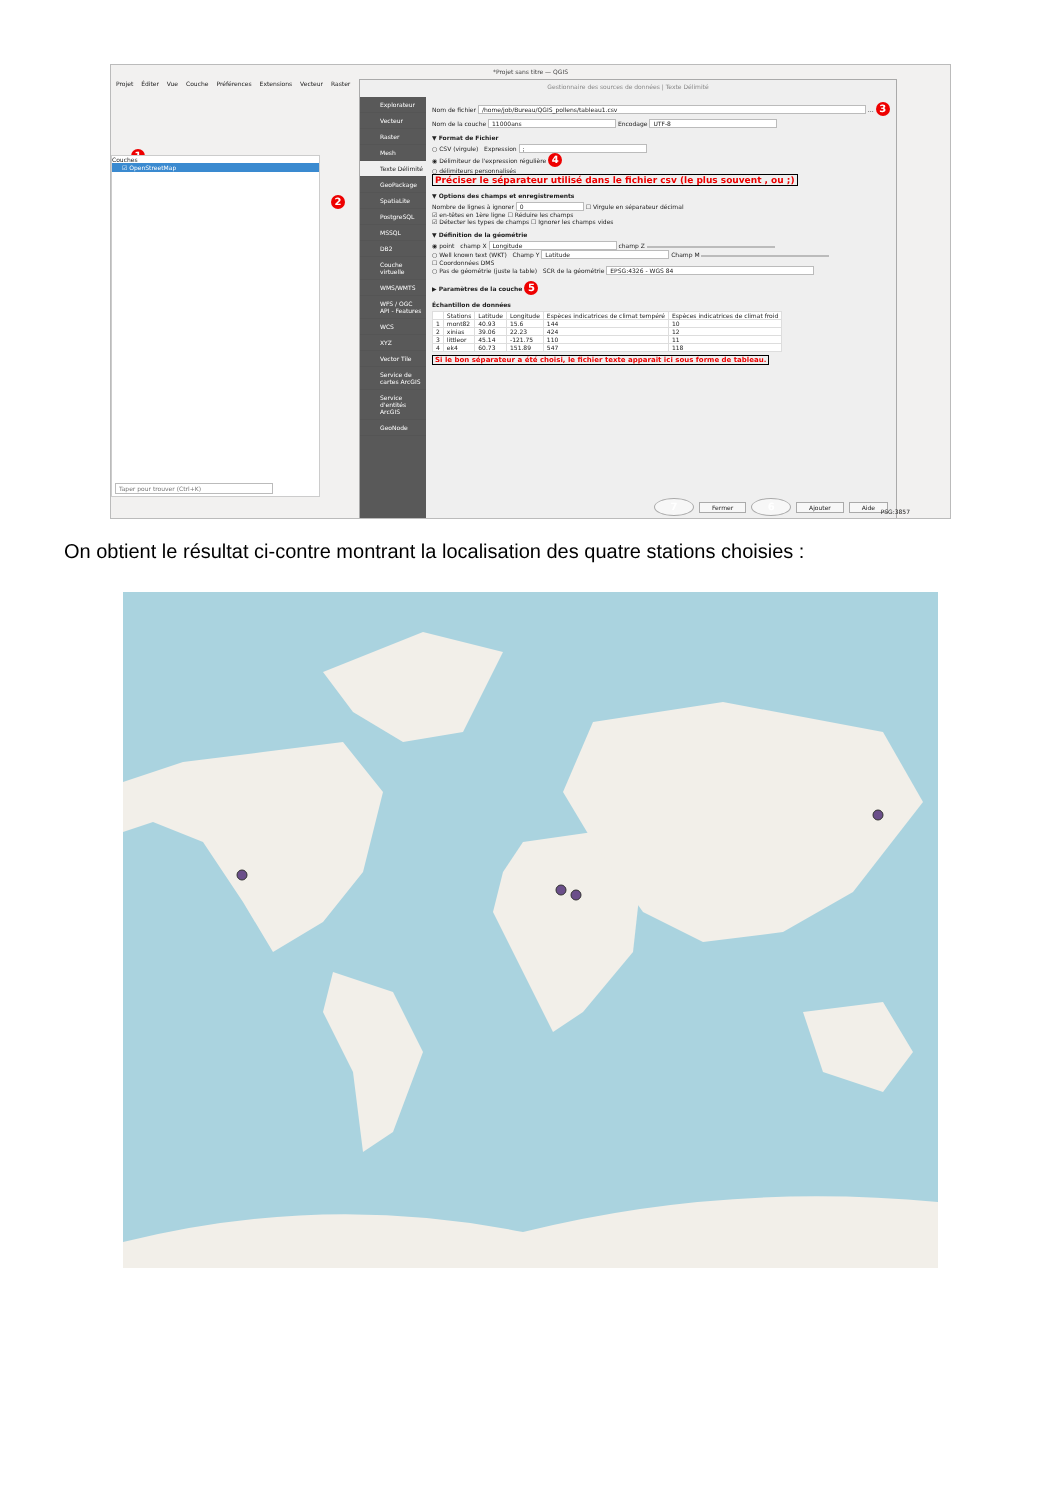*Projet sans titre — QGIS
Projet Éditer Vue Couche Préférences Extensions Vecteur Raster
1
Couches
☑ OpenStreetMap
Taper pour trouver (Ctrl+K)
2
Gestionnaire des sources de données | Texte Délimité
Explorateur
Vecteur
Raster
Mesh
Texte Délimité
GeoPackage
SpatiaLite
PostgreSQL
MSSQL
DB2
Couche virtuelle
WMS/WMTS
WFS / OGC API - Features
WCS
XYZ
Vector Tile
Service de cartes ArcGIS
Service d'entités ArcGIS
GeoNode
Nom de fichier /home/job/Bureau/QGIS_pollens/tableau1.csv … 3
Nom de la couche 11000ans Encodage UTF-8
▼ Format de Fichier
○ CSV (virgule) Expression ;
◉ Délimiteur de l'expression régulière 4
○ délimiteurs personnalisés
Préciser le séparateur utilisé dans le fichier csv (le plus souvent , ou ;)
▼ Options des champs et enregistrements
Nombre de lignes à ignorer 0 ☐ Virgule en séparateur décimal
☑ en-têtes en 1ère ligne ☐ Réduire les champs
☑ Détecter les types de champs ☐ Ignorer les champs vides
▼ Définition de la géométrie
◉ point champ X Longitude champ Z
○ Well known text (WKT) Champ Y Latitude Champ M
☐ Coordonnées DMS
○ Pas de géométrie (juste la table) SCR de la géométrie EPSG:4326 - WGS 84
▶ Paramètres de la couche 5
Échantillon de données
| | Stations | Latitude | Longitude | Espèces indicatrices de climat tempéré | Espèces indicatrices de climat froid |
| --- | --- | --- | --- | --- | --- |
| 1 | mont82 | 40.93 | 15.6 | 144 | 10 |
| 2 | xinias | 39.06 | 22.23 | 424 | 12 |
| 3 | littleor | 45.14 | -121.75 | 110 | 11 |
| 4 | ek4 | 60.73 | 151.89 | 547 | 118 |
Si le bon séparateur a été choisi, le fichier texte apparait ici sous forme de tableau.
7 Fermer 6 Ajouter Aide
PSG:3857
On obtient le résultat ci-contre montrant la localisation des quatre stations choisies :